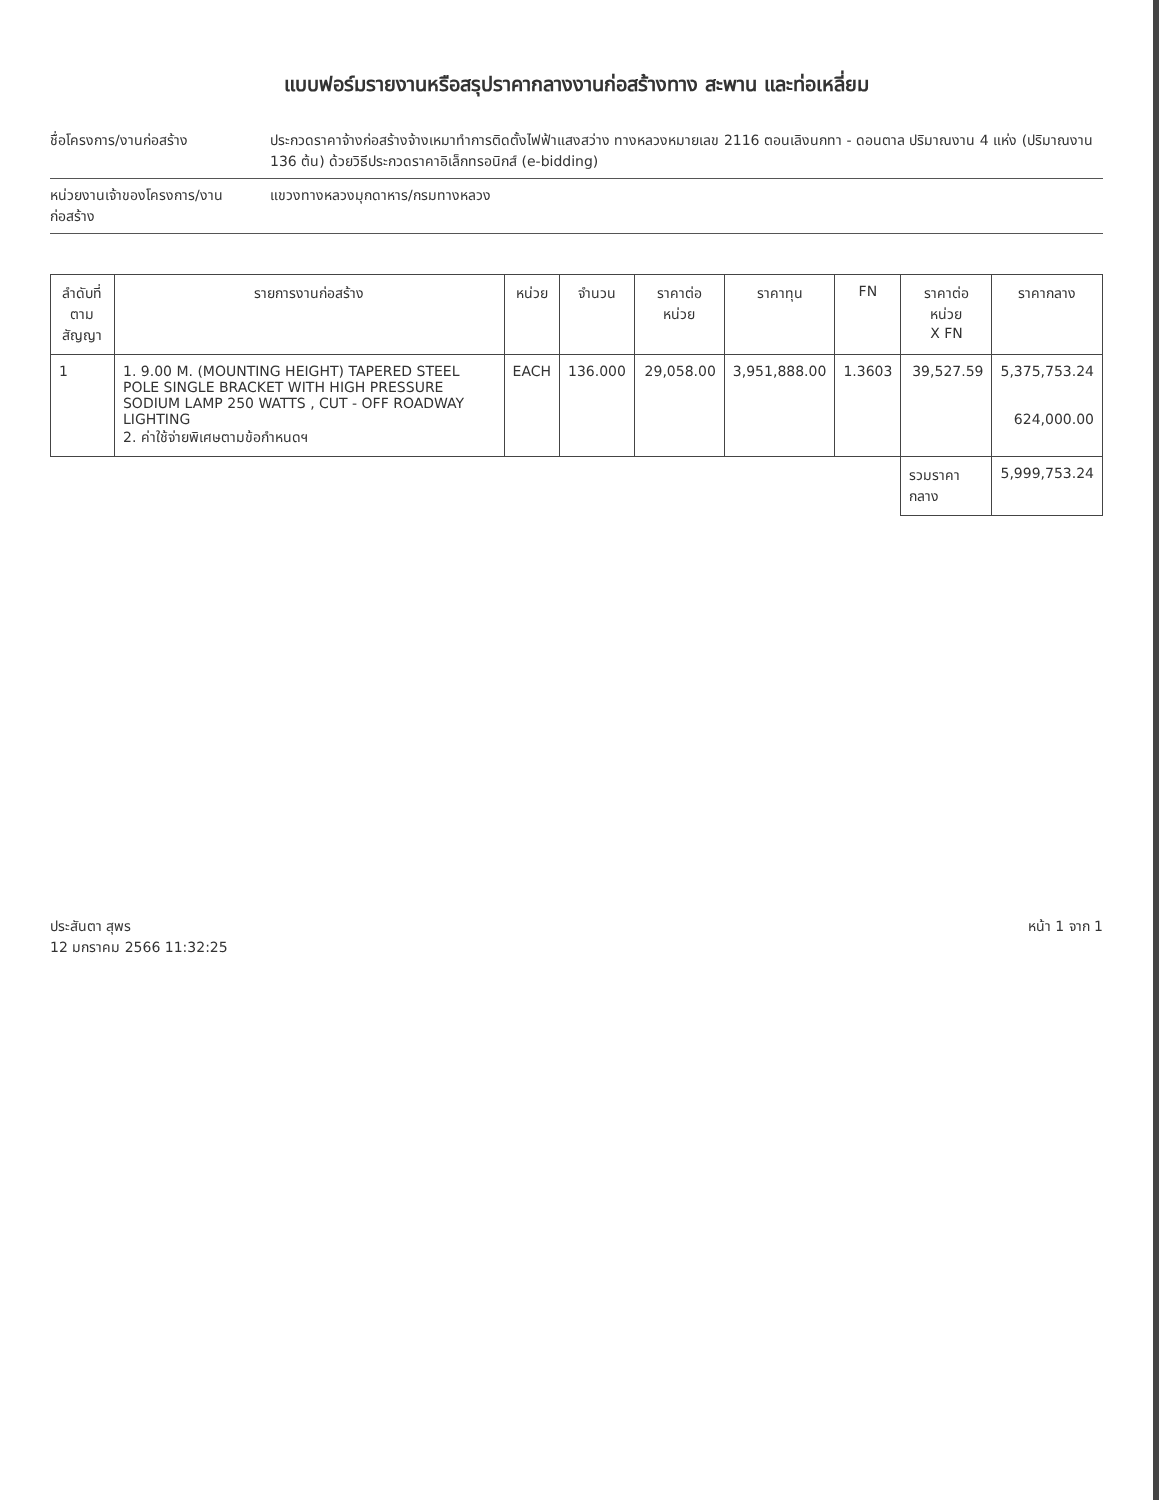แบบฟอร์มรายงานหรือสรุปราคากลางงานก่อสร้างทาง สะพาน และท่อเหลี่ยม
ชื่อโครงการ/งานก่อสร้าง ประกวดราคาจ้างก่อสร้างจ้างเหมาทำการติดตั้งไฟฟ้าแสงสว่าง ทางหลวงหมายเลข 2116 ตอนเลิงนกทา - ดอนตาล ปริมาณงาน 4 แห่ง (ปริมาณงาน 136 ต้น) ด้วยวิธีประกวดราคาอิเล็กทรอนิกส์ (e-bidding)
หน่วยงานเจ้าของโครงการ/งานก่อสร้าง
แขวงทางหลวงมุกดาหาร/กรมทางหลวง
| ลำดับที่ ตามสัญญา | รายการงานก่อสร้าง | หน่วย | จำนวน | ราคาต่อหน่วย | ราคาทุน | FN | ราคาต่อหน่วย X FN | ราคากลาง |
| --- | --- | --- | --- | --- | --- | --- | --- | --- |
| 1 | 1. 9.00 M. (MOUNTING HEIGHT) TAPERED STEEL POLE SINGLE BRACKET WITH HIGH PRESSURE SODIUM LAMP 250 WATTS , CUT - OFF ROADWAY LIGHTING 2. ค่าใช้จ่ายพิเศษตามข้อกำหนดฯ | EACH | 136.000 | 29,058.00 | 3,951,888.00 | 1.3603 | 39,527.59 | 5,375,753.24 624,000.00 |
| | | | | | | | รวมราคากลาง | 5,999,753.24 |
ประสันตา สุพร
12 มกราคม 2566 11:32:25
หน้า 1 จาก 1